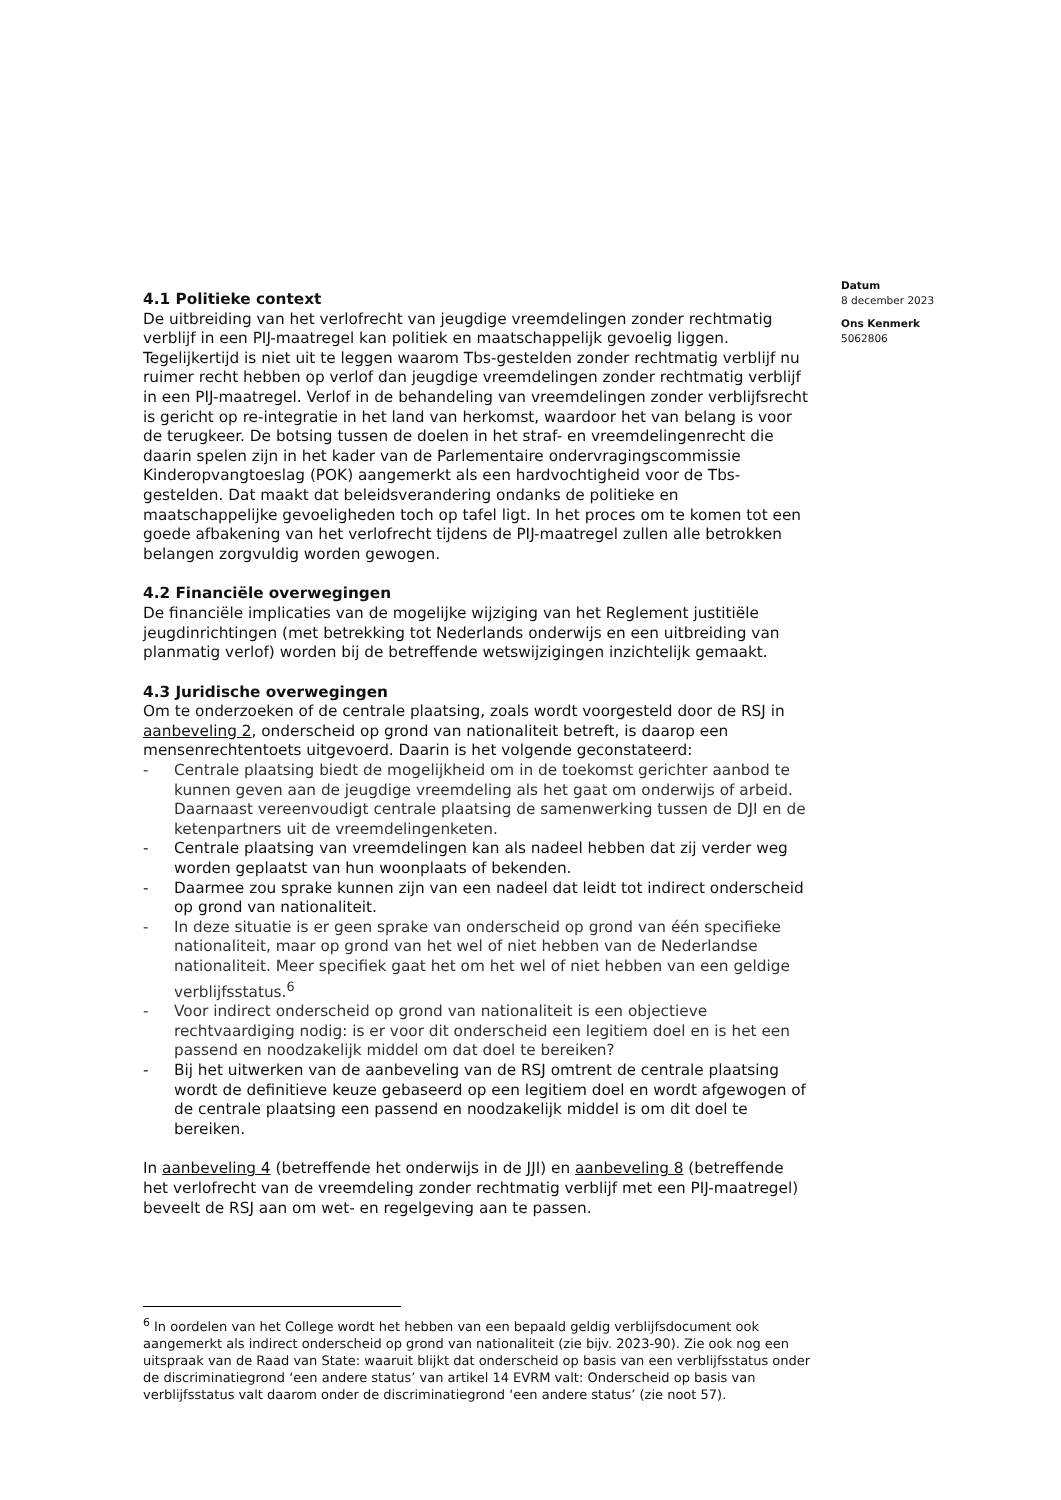Datum
8 december 2023
Ons Kenmerk
5062806
4.1 Politieke context
De uitbreiding van het verlofrecht van jeugdige vreemdelingen zonder rechtmatig verblijf in een PIJ-maatregel kan politiek en maatschappelijk gevoelig liggen. Tegelijkertijd is niet uit te leggen waarom Tbs-gestelden zonder rechtmatig verblijf nu ruimer recht hebben op verlof dan jeugdige vreemdelingen zonder rechtmatig verblijf in een PIJ-maatregel. Verlof in de behandeling van vreemdelingen zonder verblijfsrecht is gericht op re-integratie in het land van herkomst, waardoor het van belang is voor de terugkeer. De botsing tussen de doelen in het straf- en vreemdelingenrecht die daarin spelen zijn in het kader van de Parlementaire ondervragingscommissie Kinderopvangtoeslag (POK) aangemerkt als een hardvochtigheid voor de Tbs-gestelden. Dat maakt dat beleidsverandering ondanks de politieke en maatschappelijke gevoeligheden toch op tafel ligt. In het proces om te komen tot een goede afbakening van het verlofrecht tijdens de PIJ-maatregel zullen alle betrokken belangen zorgvuldig worden gewogen.
4.2 Financiële overwegingen
De financiële implicaties van de mogelijke wijziging van het Reglement justitiële jeugdinrichtingen (met betrekking tot Nederlands onderwijs en een uitbreiding van planmatig verlof) worden bij de betreffende wetswijzigingen inzichtelijk gemaakt.
4.3 Juridische overwegingen
Om te onderzoeken of de centrale plaatsing, zoals wordt voorgesteld door de RSJ in aanbeveling 2, onderscheid op grond van nationaliteit betreft, is daarop een mensenrechtentoets uitgevoerd. Daarin is het volgende geconstateerd:
- Centrale plaatsing biedt de mogelijkheid om in de toekomst gerichter aanbod te kunnen geven aan de jeugdige vreemdeling als het gaat om onderwijs of arbeid. Daarnaast vereenvoudigt centrale plaatsing de samenwerking tussen de DJI en de ketenpartners uit de vreemdelingenketen.
- Centrale plaatsing van vreemdelingen kan als nadeel hebben dat zij verder weg worden geplaatst van hun woonplaats of bekenden.
- Daarmee zou sprake kunnen zijn van een nadeel dat leidt tot indirect onderscheid op grond van nationaliteit.
- In deze situatie is er geen sprake van onderscheid op grond van één specifieke nationaliteit, maar op grond van het wel of niet hebben van de Nederlandse nationaliteit. Meer specifiek gaat het om het wel of niet hebben van een geldige verblijfsstatus.<sup>6</sup>
- Voor indirect onderscheid op grond van nationaliteit is een objectieve rechtvaardiging nodig: is er voor dit onderscheid een legitiem doel en is het een passend en noodzakelijk middel om dat doel te bereiken?
- Bij het uitwerken van de aanbeveling van de RSJ omtrent de centrale plaatsing wordt de definitieve keuze gebaseerd op een legitiem doel en wordt afgewogen of de centrale plaatsing een passend en noodzakelijk middel is om dit doel te bereiken.
In aanbeveling 4 (betreffende het onderwijs in de JJI) en aanbeveling 8 (betreffende het verlofrecht van de vreemdeling zonder rechtmatig verblijf met een PIJ-maatregel) beveelt de RSJ aan om wet- en regelgeving aan te passen.
<sup>6</sup> In oordelen van het College wordt het hebben van een bepaald geldig verblijfsdocument ook aangemerkt als indirect onderscheid op grond van nationaliteit (zie bijv. 2023-90). Zie ook nog een uitspraak van de Raad van State: waaruit blijkt dat onderscheid op basis van een verblijfsstatus onder de discriminatiegrond ‘een andere status’ van artikel 14 EVRM valt: Onderscheid op basis van verblijfsstatus valt daarom onder de discriminatiegrond ‘een andere status’ (zie noot 57).